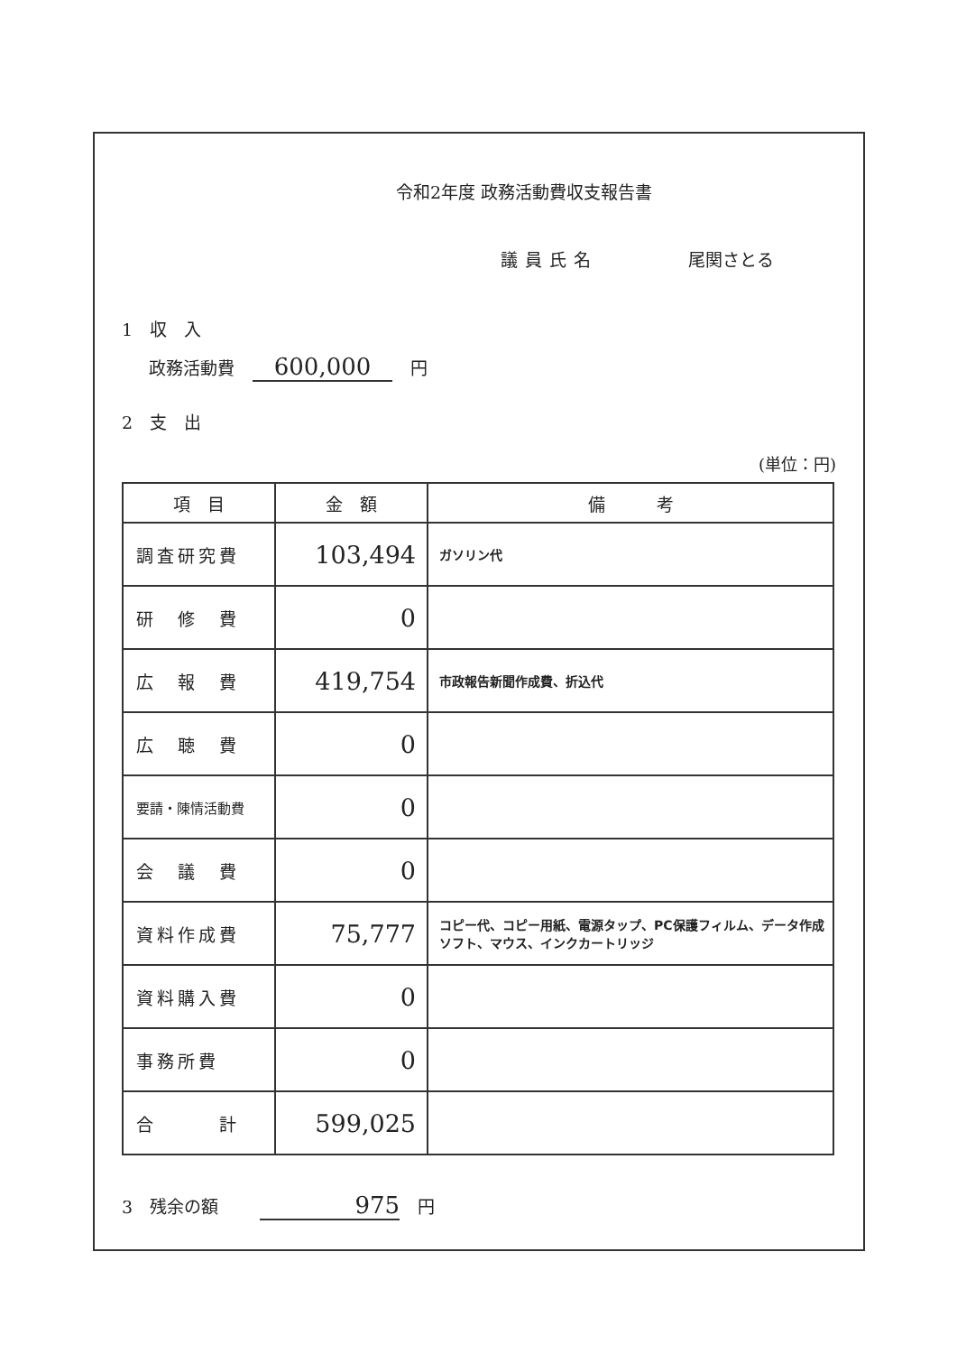令和2年度 政務活動費収支報告書
議員氏名 尾関さとる
1　収　入
政務活動費 600,000 円
2　支　出
(単位：円)
| 項 目 | 金 額 | 備 考 |
| --- | --- | --- |
| 調査研究費 | 103,494 | ガソリン代 |
| 研 修 費 | 0 | |
| 広 報 費 | 419,754 | 市政報告新聞作成費、折込代 |
| 広 聴 費 | 0 | |
| 要請・陳情活動費 | 0 | |
| 会 議 費 | 0 | |
| 資料作成費 | 75,777 | コピー代、コピー用紙、電源タップ、PC保護フィルム、データ作成ソフト、マウス、インクカートリッジ |
| 資料購入費 | 0 | |
| 事務所費 | 0 | |
| 合 計 | 599,025 | |
3　残余の額 975 円